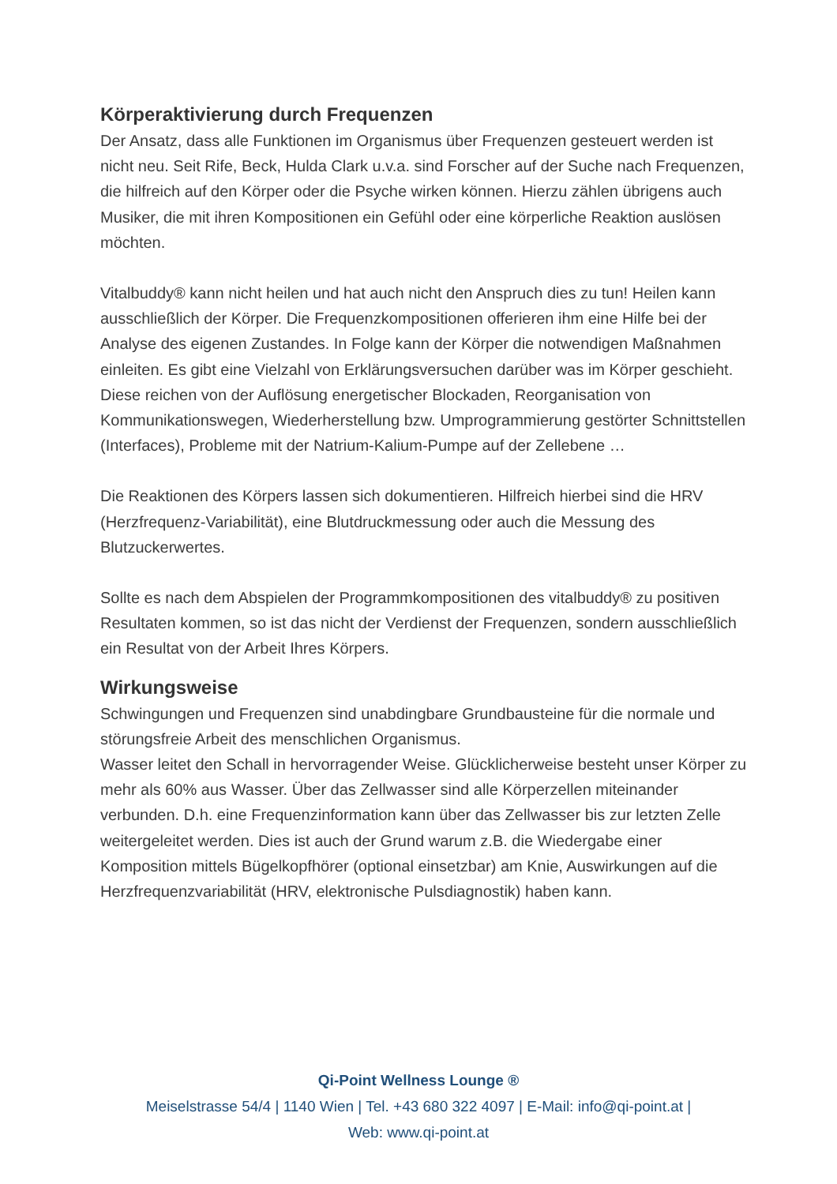Körperaktivierung durch Frequenzen
Der Ansatz, dass alle Funktionen im Organismus über Frequenzen gesteuert werden ist nicht neu. Seit Rife, Beck, Hulda Clark u.v.a. sind Forscher auf der Suche nach Frequenzen, die hilfreich auf den Körper oder die Psyche wirken können. Hierzu zählen übrigens auch Musiker, die mit ihren Kompositionen ein Gefühl oder eine körperliche Reaktion auslösen möchten.
Vitalbuddy® kann nicht heilen und hat auch nicht den Anspruch dies zu tun! Heilen kann ausschließlich der Körper. Die Frequenzkompositionen offerieren ihm eine Hilfe bei der Analyse des eigenen Zustandes. In Folge kann der Körper die notwendigen Maßnahmen einleiten. Es gibt eine Vielzahl von Erklärungsversuchen darüber was im Körper geschieht. Diese reichen von der Auflösung energetischer Blockaden, Reorganisation von Kommunikationswegen, Wiederherstellung bzw. Umprogrammierung gestörter Schnittstellen (Interfaces), Probleme mit der Natrium-Kalium-Pumpe auf der Zellebene …
Die Reaktionen des Körpers lassen sich dokumentieren. Hilfreich hierbei sind die HRV (Herzfrequenz-Variabilität), eine Blutdruckmessung oder auch die Messung des Blutzuckerwertes.
Sollte es nach dem Abspielen der Programmkompositionen des vitalbuddy® zu positiven Resultaten kommen, so ist das nicht der Verdienst der Frequenzen, sondern ausschließlich ein Resultat von der Arbeit Ihres Körpers.
Wirkungsweise
Schwingungen und Frequenzen sind unabdingbare Grundbausteine für die normale und störungsfreie Arbeit des menschlichen Organismus.
Wasser leitet den Schall in hervorragender Weise. Glücklicherweise besteht unser Körper zu mehr als 60% aus Wasser. Über das Zellwasser sind alle Körperzellen miteinander verbunden. D.h. eine Frequenzinformation kann über das Zellwasser bis zur letzten Zelle weitergeleitet werden. Dies ist auch der Grund warum z.B. die Wiedergabe einer Komposition mittels Bügelkopfhörer (optional einsetzbar) am Knie, Auswirkungen auf die Herzfrequenzvariabilität (HRV, elektronische Pulsdiagnostik) haben kann.
Qi-Point Wellness Lounge ®
Meiselstrasse 54/4 | 1140 Wien | Tel. +43 680 322 4097 | E-Mail: info@qi-point.at |
Web: www.qi-point.at